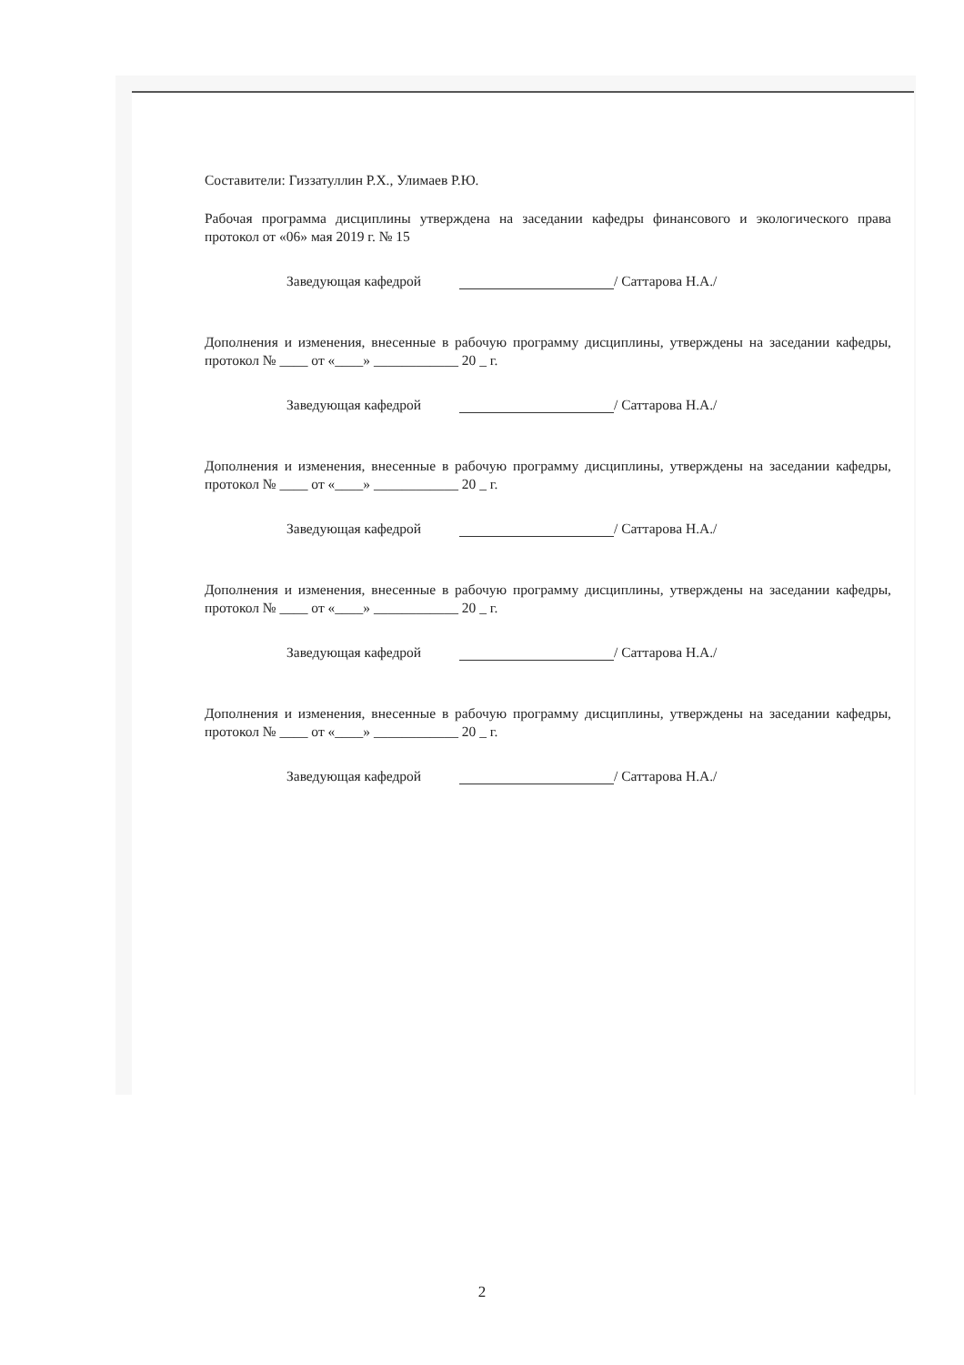Составители: Гиззатуллин Р.Х., Улимаев Р.Ю.
Рабочая программа дисциплины утверждена на заседании кафедры финансового и экологического права протокол от «06» мая 2019 г. № 15
Заведующая кафедрой / Саттарова Н.А./
Дополнения и изменения, внесенные в рабочую программу дисциплины, утверждены на заседании кафедры, протокол № ____ от «____» ____________ 20 _ г.
Заведующая кафедрой / Саттарова Н.А./
Дополнения и изменения, внесенные в рабочую программу дисциплины, утверждены на заседании кафедры, протокол № ____ от «____» ____________ 20 _ г.
Заведующая кафедрой / Саттарова Н.А./
Дополнения и изменения, внесенные в рабочую программу дисциплины, утверждены на заседании кафедры, протокол № ____ от «____» ____________ 20 _ г.
Заведующая кафедрой / Саттарова Н.А./
Дополнения и изменения, внесенные в рабочую программу дисциплины, утверждены на заседании кафедры, протокол № ____ от «____» ____________ 20 _ г.
Заведующая кафедрой / Саттарова Н.А./
2